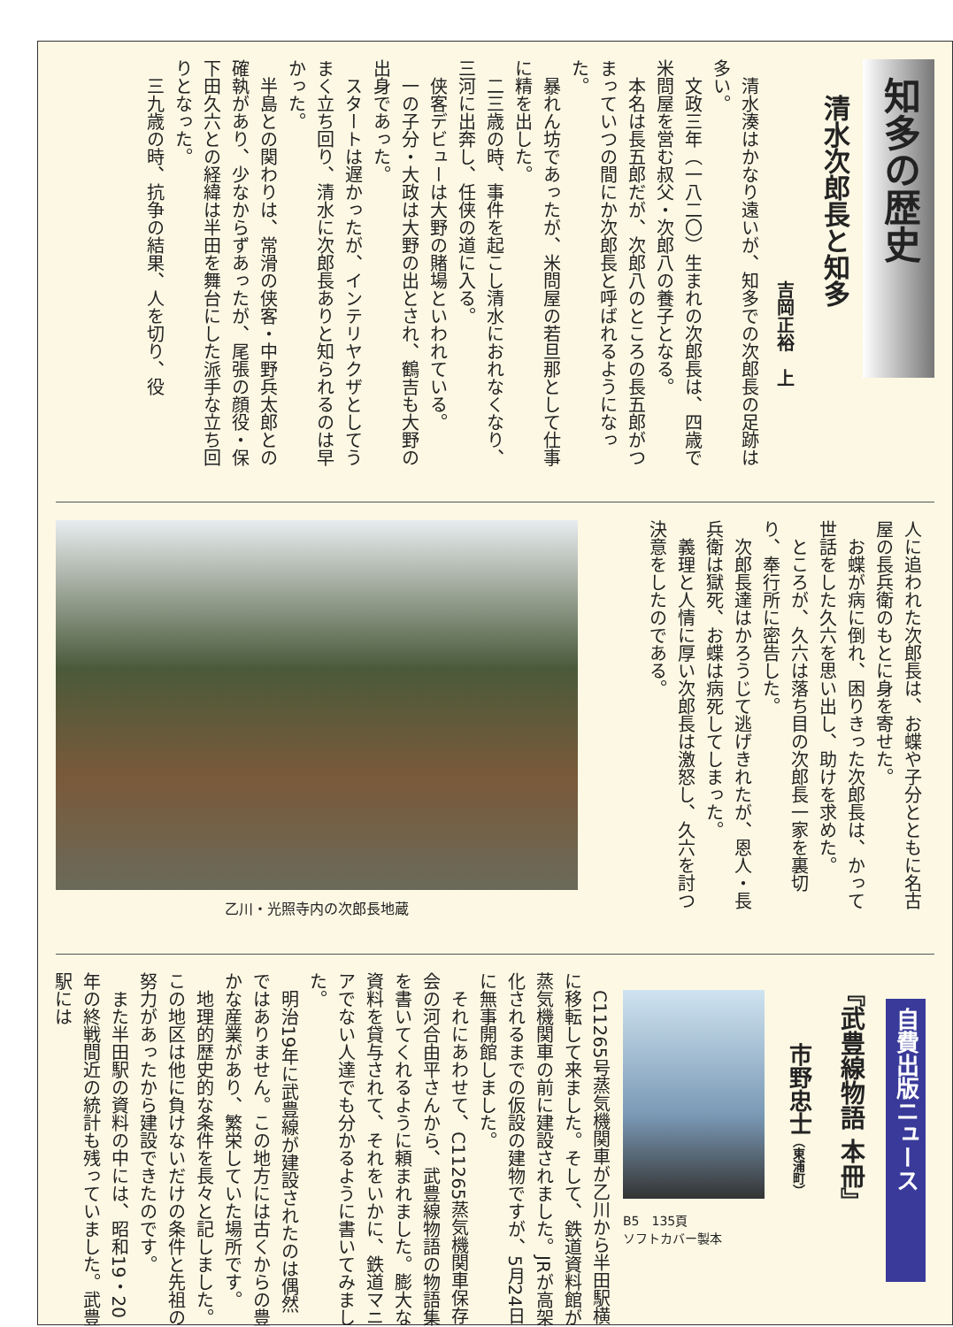知多の歴史
清水次郎長と知多
吉岡正裕　上
　清水湊はかなり遠いが、知多での次郎長の足跡は多い。
　文政三年（一八二〇）生まれの次郎長は、四歳で米問屋を営む叔父・次郎八の養子となる。
　本名は長五郎だが、次郎八のところの長五郎がつまっていつの間にか次郎長と呼ばれるようになった。
　暴れん坊であったが、米問屋の若旦那として仕事に精を出した。
　二三歳の時、事件を起こし清水におれなくなり、三河に出奔し、任侠の道に入る。
　侠客デビューは大野の賭場といわれている。
　一の子分・大政は大野の出とされ、鶴吉も大野の出身であった。
　スタートは遅かったが、インテリヤクザとしてうまく立ち回り、清水に次郎長ありと知られるのは早かった。
　半島との関わりは、常滑の侠客・中野兵太郎との確執があり、少なからずあったが、尾張の顔役・保下田久六との経緯は半田を舞台にした派手な立ち回りとなった。
　三九歳の時、抗争の結果、人を切り、役
人に追われた次郎長は、お蝶や子分とともに名古屋の長兵衛のもとに身を寄せた。
　お蝶が病に倒れ、困りきった次郎長は、かって世話をした久六を思い出し、助けを求めた。
　ところが、久六は落ち目の次郎長一家を裏切り、奉行所に密告した。
　次郎長達はかろうじて逃げきれたが、恩人・長兵衛は獄死、お蝶は病死してしまった。
　義理と人情に厚い次郎長は激怒し、久六を討つ決意をしたのである。
乙川・光照寺内の次郎長地蔵
自費出版ニュース
『武豊線物語 本冊』
市野忠士（東浦町）
B5　135頁
ソフトカバー製本
　C11265号蒸気機関車が乙川から半田駅横に移転して来ました。そして、鉄道資料館が蒸気機関車の前に建設されました。JRが高架化されるまでの仮設の建物ですが、5月24日に無事開館しました。
　それにあわせて、C11265蒸気機関車保存会の河合由平さんから、武豊線物語の物語集を書いてくれるように頼まれました。膨大な資料を貸与されて、それをいかに、鉄道マニアでない人達でも分かるように書いてみました。
　明治19年に武豊線が建設されたのは偶然ではありません。この地方には古くからの豊かな産業があり、繁栄していた場所です。
　地理的歴史的な条件を長々と記しました。この地区は他に負けないだけの条件と先祖の努力があったから建設できたのです。
　また半田駅の資料の中には、昭和19・20年の終戦間近の統計も残っていました。武豊駅には